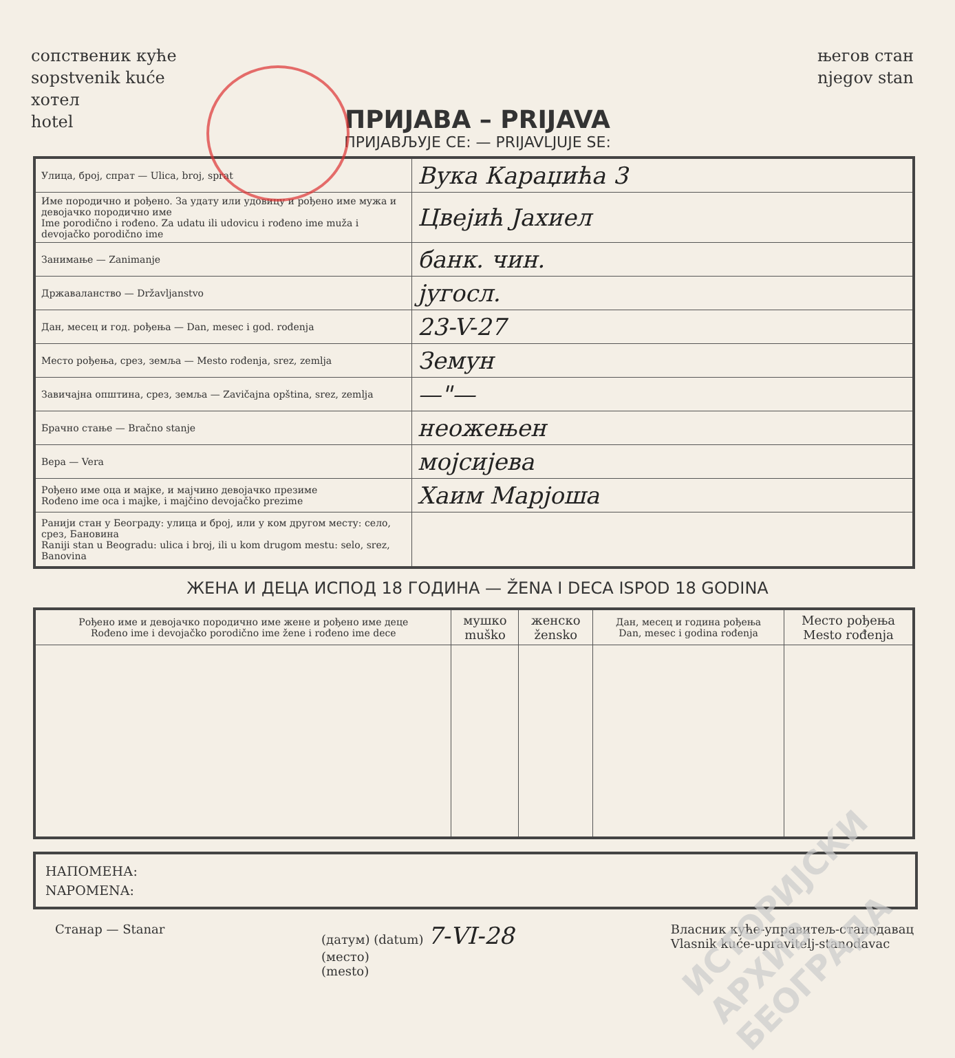сопственик куће
sopstvenik kuće
хотел
hotel
његов стан
njegov stan
ПРИЈАВА – PRIJAVA
ПРИЈАВЉУЈЕ СЕ: — PRIJAVLJUJE SE:
| Улица, број, спрат — Ulica, broj, sprat | Вука Караџића 3 |
| Име породично и рођено. За удату или удовицу и рођено име мужа и девојачко породично име Ime porodično i rođeno. Za udatu ili udovicu i rođeno ime muža i devojačko porodično ime | Цвејић Јахиел |
| Занимање — Zanimanje | банк. чин. |
| Државаланство — Državljanstvo | југосл. |
| Дан, месец и год. рођења — Dan, mesec i god. rođenja | 23-V-27 |
| Место рођења, срез, земља — Mesto rođenja, srez, zemlja | Земун |
| Завичајна општина, срез, земља — Zavičajna opština, srez, zemlja | —"— |
| Брачно стање — Bračno stanje | неожењен |
| Вера — Vera | мојсијевa |
| Рођено име оца и мајке, и мајчино девојачко презиме Rođeno ime oca i majke, i majčino devojačko prezime | Хаим Марјоша |
| Ранији стан у Београду: улица и број, или у ком другом месту: село, срез, Бановина Raniji stan u Beogradu: ulica i broj, ili u kom drugom mestu: selo, srez, Banovina | |
ЖЕНА И ДЕЦА ИСПОД 18 ГОДИНА — ŽENA I DECA ISPOD 18 GODINA
| Рођено име и девојачко породично име жене и рођено име деце Rođeno ime i devojačko porodično ime žene i rođeno ime dece | мушко muško | женско žensko | Дан, месец и година рођења Dan, mesec i godina rođenja | Место рођења Mesto rođenja |
| --- | --- | --- | --- | --- |
НАПОМЕНА:
NAPOMENA:
Станар — Stanar (датум) (datum) 7-VI-28
(место)
(mesto)
Власник куће-управитељ-станодавац
Vlasnik kuće-upravitelj-stanodavac
ИСТОРИЈСКИ АРХИВ БЕОГРАДА